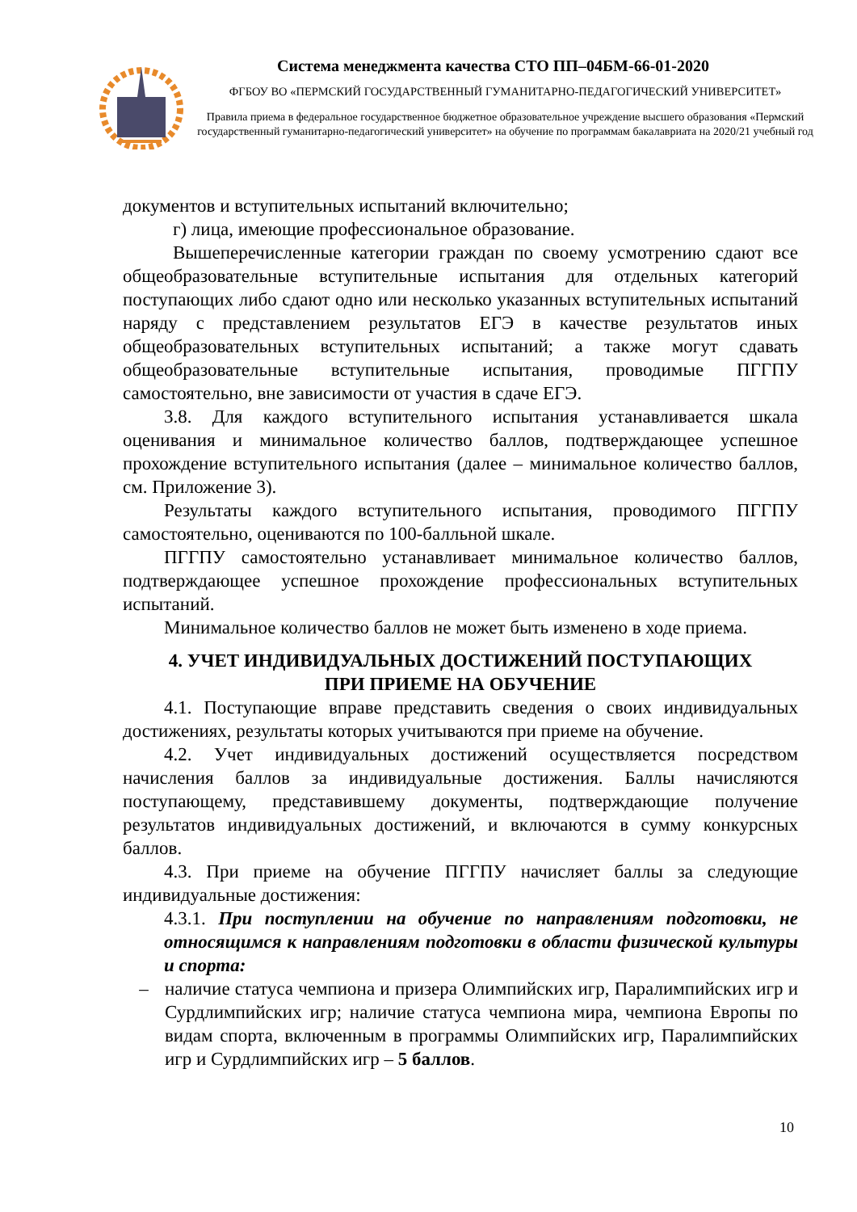Система менеджмента качества СТО ПП–04БМ-66-01-2020
ФГБОУ ВО «ПЕРМСКИЙ ГОСУДАРСТВЕННЫЙ ГУМАНИТАРНО-ПЕДАГОГИЧЕСКИЙ УНИВЕРСИТЕТ»
Правила приема в федеральное государственное бюджетное образовательное учреждение высшего образования «Пермский государственный гуманитарно-педагогический университет» на обучение по программам бакалавриата на 2020/21 учебный год
документов и вступительных испытаний включительно;
г) лица, имеющие профессиональное образование.
Вышеперечисленные категории граждан по своему усмотрению сдают все общеобразовательные вступительные испытания для отдельных категорий поступающих либо сдают одно или несколько указанных вступительных испытаний наряду с представлением результатов ЕГЭ в качестве результатов иных общеобразовательных вступительных испытаний; а также могут сдавать общеобразовательные вступительные испытания, проводимые ПГГПУ самостоятельно, вне зависимости от участия в сдаче ЕГЭ.
3.8. Для каждого вступительного испытания устанавливается шкала оценивания и минимальное количество баллов, подтверждающее успешное прохождение вступительного испытания (далее – минимальное количество баллов, см. Приложение 3).
Результаты каждого вступительного испытания, проводимого ПГГПУ самостоятельно, оцениваются по 100-балльной шкале.
ПГГПУ самостоятельно устанавливает минимальное количество баллов, подтверждающее успешное прохождение профессиональных вступительных испытаний.
Минимальное количество баллов не может быть изменено в ходе приема.
4. УЧЕТ ИНДИВИДУАЛЬНЫХ ДОСТИЖЕНИЙ ПОСТУПАЮЩИХ
ПРИ ПРИЕМЕ НА ОБУЧЕНИЕ
4.1. Поступающие вправе представить сведения о своих индивидуальных достижениях, результаты которых учитываются при приеме на обучение.
4.2. Учет индивидуальных достижений осуществляется посредством начисления баллов за индивидуальные достижения. Баллы начисляются поступающему, представившему документы, подтверждающие получение результатов индивидуальных достижений, и включаются в сумму конкурсных баллов.
4.3. При приеме на обучение ПГГПУ начисляет баллы за следующие индивидуальные достижения:
4.3.1. При поступлении на обучение по направлениям подготовки, не относящимся к направлениям подготовки в области физической культуры и спорта:
– наличие статуса чемпиона и призера Олимпийских игр, Паралимпийских игр и Сурдлимпийских игр; наличие статуса чемпиона мира, чемпиона Европы по видам спорта, включенным в программы Олимпийских игр, Паралимпийских игр и Сурдлимпийских игр – 5 баллов.
10